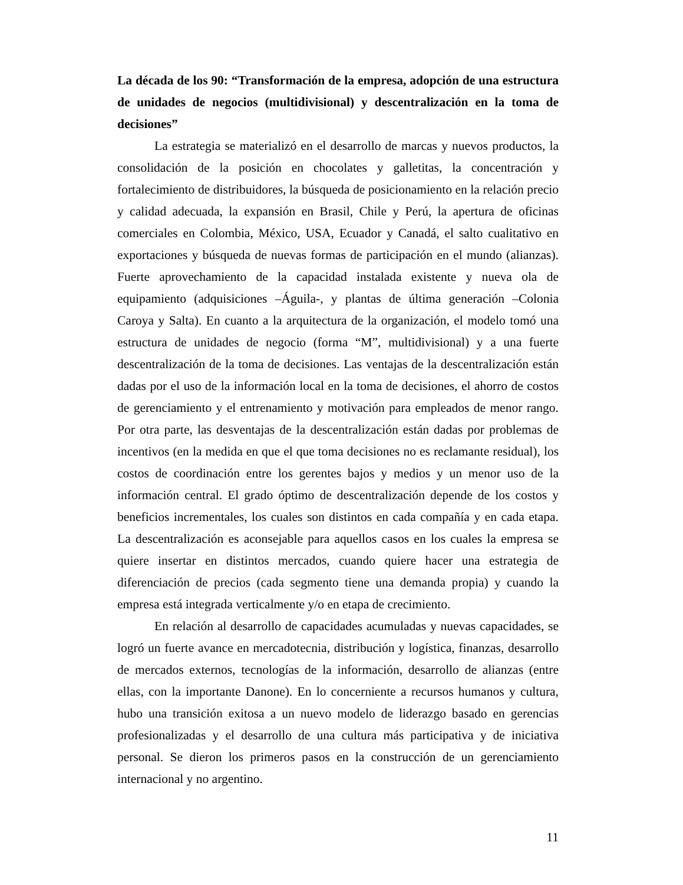La década de los 90: “Transformación de la empresa, adopción de una estructura de unidades de negocios (multidivisional) y descentralización en la toma de decisiones”
La estrategia se materializó en el desarrollo de marcas y nuevos productos, la consolidación de la posición en chocolates y galletitas, la concentración y fortalecimiento de distribuidores, la búsqueda de posicionamiento en la relación precio y calidad adecuada, la expansión en Brasil, Chile y Perú, la apertura de oficinas comerciales en Colombia, México, USA, Ecuador y Canadá, el salto cualitativo en exportaciones y búsqueda de nuevas formas de participación en el mundo (alianzas). Fuerte aprovechamiento de la capacidad instalada existente y nueva ola de equipamiento (adquisiciones –Águila-, y plantas de última generación –Colonia Caroya y Salta). En cuanto a la arquitectura de la organización, el modelo tomó una estructura de unidades de negocio (forma “M”, multidivisional) y a una fuerte descentralización de la toma de decisiones. Las ventajas de la descentralización están dadas por el uso de la información local en la toma de decisiones, el ahorro de costos de gerenciamiento y el entrenamiento y motivación para empleados de menor rango. Por otra parte, las desventajas de la descentralización están dadas por problemas de incentivos (en la medida en que el que toma decisiones no es reclamante residual), los costos de coordinación entre los gerentes bajos y medios y un menor uso de la información central. El grado óptimo de descentralización depende de los costos y beneficios incrementales, los cuales son distintos en cada compañía y en cada etapa. La descentralización es aconsejable para aquellos casos en los cuales la empresa se quiere insertar en distintos mercados, cuando quiere hacer una estrategia de diferenciación de precios (cada segmento tiene una demanda propia) y cuando la empresa está integrada verticalmente y/o en etapa de crecimiento.
En relación al desarrollo de capacidades acumuladas y nuevas capacidades, se logró un fuerte avance en mercadotecnia, distribución y logística, finanzas, desarrollo de mercados externos, tecnologías de la información, desarrollo de alianzas (entre ellas, con la importante Danone). En lo concerniente a recursos humanos y cultura, hubo una transición exitosa a un nuevo modelo de liderazgo basado en gerencias profesionalizadas y el desarrollo de una cultura más participativa y de iniciativa personal. Se dieron los primeros pasos en la construcción de un gerenciamiento internacional y no argentino.
11